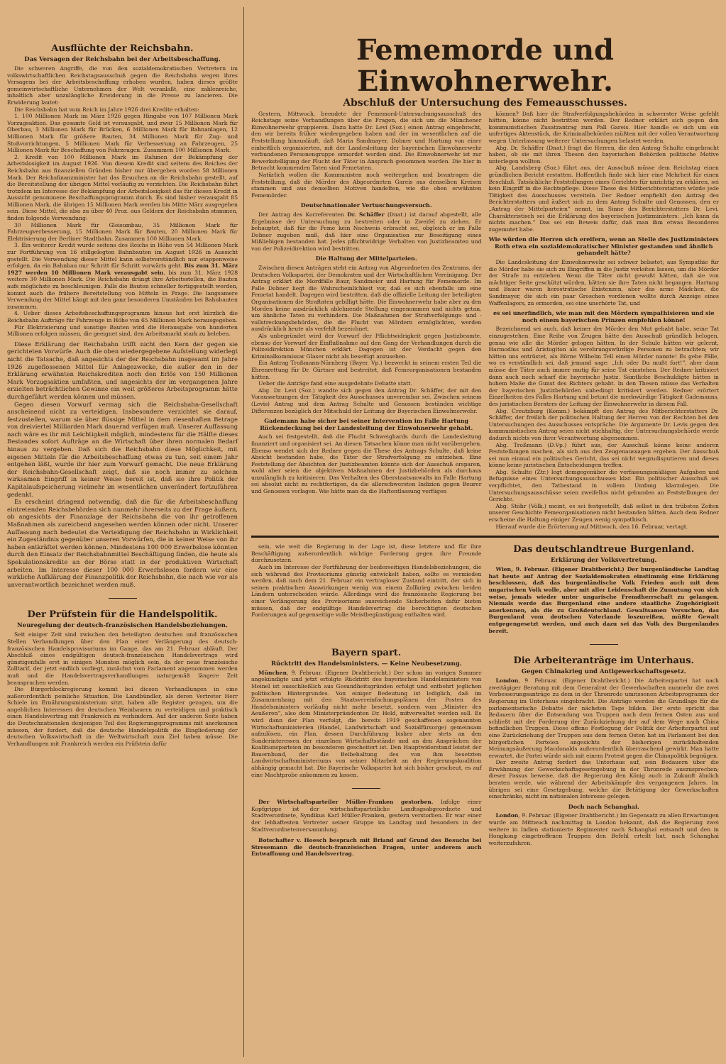Ausflüchte der Reichsbahn.
Das Versagen der Reichsbahn bei der Arbeitsbeschaffung.
Die schweren Angriffe, die von den sozialdemokratischen Vertretern im volkswirtschaftlichen Reichstagsausschuß gegen die Reichsbahn wegen ihres Versagens bei der Arbeitsbeschaffung erhoben wurden, haben dieses größte gemeinwirtschaftliche Unternehmen der Welt veranlaßt, eine zahlenreiche, inhaltlich aber unzulängliche Erwiderung in die Presse zu lancieren. Die Erwiderung lautet:
Die Reichsbahn hat vom Reich im Jahre 1926 drei Kredite erhalten:
1. 100 Millionen Mark im März 1926 gegen Hingabe von 107 Millionen Mark Vorzugsaktien. Das gesamte Geld ist verausgabt, und zwar 15 Millionen Mark für Oberbau, 3 Millionen Mark für Brücken, 6 Millionen Mark für Bahnanlagen, 12 Millionen Mark für größere Bauten, 34 Millionen Mark für Zug- und Stoßvorrichtungen, 5 Millionen Mark für Verbesserung an Fahrzeugen, 25 Millionen Mark für Beschaffung von Fahrzeugen. Zusammen 100 Millionen Mark.
2. Kredit von 100 Millionen Mark im Rahmen der Bekämpfung der Arbeitslosigkeit im August 1926. Von diesem Kredit sind seitens des Reiches der Reichsbahn aus finanziellen Gründen bisher nur übergeben worden 58 Millionen Mark. Der Reichsfinanzminister hat das Ersuchen an die Reichsbahn gestellt, auf die Bereitstellung der übrigen Mittel vorläufig zu verzichten. Die Reichsbahn führt trotzdem im Interesse der Bekämpfung der Arbeitslosigkeit das für diesen Kredit in Aussicht genommene Beschaffungsprogramm durch. Es sind bisher verausgabt 85 Millionen Mark, die übrigen 15 Millionen Mark werden bis Mitte März ausgegeben sein. Diese Mittel, die also zu über 40 Proz. aus Geldern der Reichsbahn stammen, finden folgende Verwendung:
30 Millionen Mark für Gleisumbau, 35 Millionen Mark für Fahrzeugverbesserung, 15 Millionen Mark für Bauten, 20 Millionen Mark für Elektrisierung der Berliner Stadtbahn. Zusammen 100 Millionen Mark.
3. Ein weiterer Kredit wurde seitens des Reichs in Höhe von 54 Millionen Mark zur Fortführung von 16 stillgelegten Bahnbauten im August 1926 in Aussicht gestellt. Die Verwendung dieser Mittel kann selbstverständlich nur etappenweise erfolgen, da ein Bahnbau nur Schritt für Schritt vorwärts geht. Bis zum 31. März 1927 werden 10 Millionen Mark verausgabt sein, bis zum 31. März 1928 weitere 30 Millionen Mark. Die Reichsbahn drängt ihre Arbeitsstellen, die Bauten aufs möglichste zu beschleunigen. Falls die Bauten schneller fertiggestellt werden, kommt auch die frühere Bereitstellung von Mitteln in Frage. Die langsamere Verwendung der Mittel hängt mit den ganz besonderen Umständen bei Bahnbauten zusammen.
4. Ueber dieses Arbeitsbeschaffungsprogramm hinaus hat erst kürzlich die Reichsbahn Aufträge für Fahrzeuge in Höhe von 65 Millionen Mark herausgegeben.
Für Elektrisierung und sonstige Bauten wird die Herausgabe von hunderten Millionen erfolgen müssen, die geeignet sind, den Arbeitsmarkt stark zu beleben.
Diese Erklärung der Reichsbahn trifft nicht den Kern der gegen sie gerichteten Vorwürfe. Auch die oben wiedergegebene Aufstellung widerlegt nicht die Tatsache, daß angesichts der der Reichsbahn insgesamt im Jahre 1926 zugeflossenen Mittel für Anlagezwecke, die außer den in der Erklärung erwähnten Reichskrediten noch den Erlös von 150 Millionen Mark Vorzugsaktien umfaßten, und angesichts der im vergangenen Jahre erzielten beträchtlichen Gewinne ein weit größeres Arbeitsprogramm hätte durchgeführt werden können und müssen.
Gegen diesen Vorwurf vermag sich die Reichsbahn-Gesellschaft anscheinend nicht zu verteidigen. Insbesondere verzichtet sie darauf, festzustellen, warum sie über flüssige Mittel in dem riesenhaften Betrage von dreiviertel Milliarden Mark dauernd verfügen muß. Unserer Auffassung nach wäre es ihr mit Leichtigkeit möglich, mindestens für die Hälfte dieses Bestandes sofort Aufträge an die Wirtschaft über ihren normalen Bedarf hinaus zu vergeben. Daß sich die Reichsbahn diese Möglichkeit, mit eigenen Mitteln für die Arbeitsbeschaffung etwas zu tun, seit einem Jahr entgehen läßt, wurde ihr hier zum Vorwurf gemacht. Die neue Erklärung der Reichsbahn-Gesellschaft zeigt, daß sie noch immer zu solchem wirksamen Eingriff in keiner Weise bereit ist, daß sie ihre Politik der Kapitalaufspeicherung vielmehr im wesentlichen unverändert fortzuführen gedenkt.
Es erscheint dringend notwendig, daß die für die Arbeitsbeschaffung eintretenden Reichsbehörden sich nunmehr ihrerseits zu der Frage äußern, ob angesichts der Finanzlage der Reichsbahn die von ihr getroffenen Maßnahmen als zureichend angesehen werden können oder nicht. Unserer Auffassung nach bedeutet die Verteidigung der Reichsbahn in Wirklichkeit ein Zugeständnis gegenüber unseren Vorwürfen, die in keiner Weise von ihr haben entkräftet werden können. Mindestens 100 000 Erwerbslose könnten durch den Einsatz der Reichsbahnmittel Beschäftigung finden, die heute als Spekulationskredite an der Börse statt in der produktiven Wirtschaft arbeiten. Im Interesse dieser 100 000 Erwerbslosen fordern wir eine wirkliche Aufklärung der Finanzpolitik der Reichsbahn, die nach wie vor als unverantwortlich bezeichnet werden muß.
Der Prüfstein für die Handelspolitik.
Neuregelung der deutsch-französischen Handelsbeziehungen.
Seit einiger Zeit sind zwischen den beteiligten deutschen und französischen Stellen Verhandlungen über den Plan einer Verlängerung des deutsch-französischen Handelsprovisoriums im Gange, das am 21. Februar abläuft. Der Abschluß eines endgültigen deutsch-französischen Handelsvertrags wird günstigenfalls erst in einigen Monaten möglich sein, da der neue französische Zolltarif, der jetzt endlich vorliegt, zunächst vom Parlament angenommen werden muß und die Handelsvertragsverhandlungen naturgemäß längere Zeit beanspruchen werden.
Die Bürgerblockregierung kommt bei diesen Verhandlungen in eine außerordentlich peinliche Situation. Die Landbündler, als deren Vertreter Herr Schiele im Ernährungsministerium sitzt, haben alle Register gezogen, um die angeblichen Interessen der deutschen Weinbauern zu verteidigen und praktisch einen Handelsvertrag mit Frankreich zu verhindern. Auf der anderen Seite haben die Deutschnationalen denjenigen Teil des Regierungsprogramms mit anerkennen müssen, der fordert, daß die deutsche Handelspolitik die Eingliederung der deutschen Volkswirtschaft in die Weltwirtschaft zum Ziel haben müsse. Die Verhandlungen mit Frankreich werden ein Prüfstein dafür
Fememorde und Einwohnerwehr.
Abschluß der Untersuchung des Femeausschusses.
Gestern, Mittwoch, beendete der Fememord-Untersuchungsausschuß des Reichstags seine Verhandlungen über die Fragen, die sich um die Münchener Einwohnerwehr gruppieren. Dazu hatte Dr. Levi (Soz.) einen Antrag eingebracht, den wir bereits früher wiedergegeben haben und der im wesentlichen auf die Feststellung hinausläuft, daß Maria Sandmayer, Dobner und Hartung von einer einheitlich organisierten, mit der Landesleitung der bayerischen Einwohnerwehr verbundenen Personengruppe ermordet worden sind. Die Einwohnerwehr ist zur Bewerkstelligung der Flucht der Täter in Anspruch genommen worden. Die hier in Betracht kommenden Taten sind Femetaten.
Natürlich wollen die Kommunisten noch weitergehen und beantragen die Feststellung, daß die Mörder des Abgeordneten Gareis aus denselben Kreisen stammen und aus denselben Motiven handelten, wie die oben erwähnten Fememörder.
Deutschnationaler Vertuschungsversuch.
Der Antrag des Korreferenten Dr. Schäffer (Dnat.) ist darauf abgestellt, alle Ergebnisse der Untersuchung zu bestreiten oder in Zweifel zu ziehen. Er behauptet, daß für die Feme kein Nachweis erbracht sei, obgleich er im Falle Dobner zugeben muß, daß hier eine Organisation zur Beseitigung eines Mißliebigen bestanden hat. Jedes pflichtwidrige Verhalten von Justizbeamten und von der Polizeidirektion wird bestritten.
Die Haltung der Mittelparteien.
Zwischen diesen Anträgen steht ein Antrag von Abgeordneten des Zentrums, der Deutschen Volkspartei, der Demokraten und der Wirtschaftlichen Vereinigung. Der Antrag erklärt die Mordfälle Baur, Sandmeier und Hartung für Fememorde. Im Falle Dobner liegt die Wahrscheinlichkeit vor, daß es sich ebenfalls um eine Femetat handelt. Dagegen wird bestritten, daß die offizielle Leitung der beteiligten Organisationen die Straftaten gebilligt hätte. Die Einwohnerwehr habe aber zu den Morden keine ausdrücklich ablehnende Stellung eingenommen und nichts getan, um ähnliche Taten zu verhindern. Die Maßnahmen der Strafverfolgungs- und -vollstreckungsbehörden, die die Flucht von Mördern ermöglichten, werden ausdrücklich heute als verfehlt bezeichnet.
Als unbegründet wird der Vorwurf der Pflichtwidrigkeit gegen Justizbeamte, ebenso der Vorwurf der Einflußnahme auf den Gang der Verhandlungen durch die Polizeidirektion München erklärt. Dagegen ist der Verdacht gegen den Kriminalkommissar Glaser nicht als beseitigt anzusehen.
Ein Antrag Troßmann-Nürnberg (Bayer. Vp.) bezweckt in seinem ersten Teil die Ehrenrettung für Dr. Gürtner und bestreitet, daß Femeorganisationen bestanden hätten.
Ueber die Anträge fand eine ausgedehnte Debatte statt.
Abg. Dr. Levi (Soz.) wandte sich gegen den Antrag Dr. Schäffer, der mit den Voraussetzungen der Tätigkeit des Ausschusses unvereinbar sei. Zwischen seinem (Levis) Antrag und dem Antrag Schulte und Genossen beständen wichtige Differenzen bezüglich der Mitschuld der Leitung der Bayerischen Einwohnerwehr.
Gademann habe sicher bei seiner Intervention im Falle Hartung Rückendeckung bei der Landesleitung der Einwohnerwehr gehabt.
Auch sei festgestellt, daß die Flucht Schweighards durch die Landesleitung finanziert und organisiert sei. An diesen Tatsachen könne man nicht vorübergehen. Ebenso wendet sich der Redner gegen die These des Antrags Schulte, daß keine Absicht bestanden habe, die Täter der Strafverfolgung zu entziehen. Eine Feststellung der Absichten der Justizbeamten könnte sich der Ausschuß ersparen, wohl aber seien die objektiven Maßnahmen der Justizbehörden als durchaus unzulänglich zu kritisieren. Das Verhalten des Oberstaatsanwalts im Falle Hartung sei absolut nicht zu rechtfertigen, da die allerschwersten Indizien gegen Beurer und Genossen vorlagen. Wie hätte man da die Haftentlassung verfügen
können? Daß hier die Strafverfolgungsbehörden in schwerster Weise gefehlt hätten, könne nicht bestritten werden. Der Redner erklärt sich gegen den kommunistischen Zusatzantrag zum Fall Gareis. Hier handle es sich um ein unfertiges Aktenstück, die Kriminalbehörden müßten mit der vollen Verantwortung wegen Unterlassung weiterer Untersuchungen belastet werden.
Abg. Dr. Schäffer (Dnat.) fragt die Herren, die den Antrag Schulte eingebracht haben, ob sie mit ihren Thesen den bayerischen Behörden politische Motive unterlegen wollten.
Abg. Landsberg (Soz.) führt aus, der Ausschuß müsse dem Reichstag einen gründlichen Bericht erstatten. Hoffentlich finde sich hier eine Mehrheit für einen Beschluß. Tatsächliche Feststellungen eines Gerichtes für unrichtig zu erklären, sei kein Eingriff in die Rechtspflege. Diese These des Mitberichterstatters würde jede Tätigkeit des Ausschusses vereiteln. Der Redner empfiehlt den Antrag des Berichterstatters und äußert sich zu dem Antrag Schulte und Genossen, den er „Antrag der Mittelparteien“ nennt, im Sinne des Berichterstatters Dr. Levi. Charakteristisch sei die Erklärung des bayerischen Justizministers: „Ich kann da nichts machen.“ Das sei ein Beweis dafür, daß man ihm etwas Besonderes zugemutet habe.
Wie würden die Herren sich ereifern, wenn an Stelle des Justizministers Roth etwa ein sozialdemokratischer Minister gestanden und ähnlich gehandelt hätte?
Die Landesleitung der Einwohnerwehr sei schwer belastet; aus Sympathie für die Mörder habe sie sich zu Eingriffen in die Justiz verleiten lassen, um die Mörder der Strafe zu entziehen. Wenn die Täter nicht gewußt hätten, daß sie von mächtiger Seite geschützt würden, hätten sie ihre Taten nicht begangen. Hartung und Bauer waren herostratische Existenzen, aber das arme Mädchen, die Sandmayer, die sich ein paar Groschen verdienen wollte durch Anzeige eines Waffenlagers, zu ermorden, sei eine unerhörte Tat, und
es sei unerfindlich, wie man mit den Mördern sympathisieren und sie noch einem bayerischen Prinzen empfehlen könne!
Bezeichnend sei auch, daß keiner der Mörder den Mut gehabt habe, seine Tat einzugestehen. Eine Reihe von Zeugen hätte den Ausschuß gründlich belogen, genau wie alle die Mörder gelogen hätten. In der Schule hätten wir gelernt, Harmodius und Aristogiton als verehrungswürdige Personen zu betrachten; wir hätten uns entrüstet, als Börne Wilhelm Tell einen Mörder nannte! Es gebe Fälle, wo es verständlich sei, daß jemand sage: „Ich oder Du mußt fort!“, aber dann müsse der Täter auch immer mutig für seine Tat einstehen. Der Redner kritisiert dann auch noch scharf die bayerische Justiz. Sämtliche Beschuldigte hätten in hohem Maße die Gunst des Richters gehabt. In den Thesen müsse das Verhalten der bayerischen Justizbehörden unbedingt kritisiert werden. Redner erörtert Einzelheiten des Falles Hartung und betont die merkwürdige Tätigkeit Gademanns, des juristischen Beraters der Leitung der Einwohnerwehr in diesem Fall.
Abg. Creutzburg (Komm.) bekämpft den Antrag des Mitberichterstatters Dr. Schäffer, der freilich der politischen Haltung der Herren von der Rechten bei den Untersuchungen des Ausschusses entspräche. Die Argumente Dr. Levis gegen den kommunistischen Antrag seien nicht stichhaltig, der Untersuchungsbehörde werde dadurch nichts von ihrer Verantwortung abgenommen.
Abg. Troßmann (D.Vp.) führt aus, der Ausschuß könne keine anderen Feststellungen machen, als sich aus den Zeugenaussagen ergeben. Der Ausschuß sei nun einmal ein politisches Gericht, das sei nicht wegzudisputieren und dieses könne keine juristischen Entscheidungen treffen.
Abg. Schulte (Ztr.) legt demgegenüber die verfassungsmäßigen Aufgaben und Befugnisse eines Untersuchungsausschusses klar. Ein politischer Ausschuß sei verpflichtet, den Tatbestand in vollem Umfang klarzulegen. Die Untersuchungsausschüsse seien zweifellos nicht gebunden an Feststellungen der Gerichte.
Abg. Stöhr (Völk.) meint, es sei festgestellt, daß selbst in den trübsten Zeiten unserer Geschichte Femeorganisationen nicht bestanden hätten. Auch dem Redner erscheine die Haltung einiger Zeugen wenig sympathisch.
Hierauf wurde die Erörterung auf Mittwoch, den 16. Februar, vertagt.
sein, wie weit die Regierung in der Lage ist, diese letztere und für ihre Beschäftigung außerordentlich wichtige Forderung gegen ihre Freunde durchzusetzen.
Auch im Interesse der Fortführung der beiderseitigen Handelsbeziehungen, die sich während des Provisoriums günstig entwickelt haben, sollte es vermieden werden, daß nach dem 21. Februar ein vertragloser Zustand eintritt, der sich in seinen praktischen Auswirkungen wenig von einem Zollkrieg zwischen beiden Ländern unterscheiden würde. Allerdings wird die französische Regierung bei einer Verlängerung des Provisoriums ausreichende Sicherheiten dafür bieten müssen, daß der endgültige Handelsvertrag die berechtigten deutschen Forderungen auf gegenseitige volle Meistbegünstigung enthalten wird.
Bayern spart.
Rücktritt des Handelsministers. — Keine Neubesetzung.
München, 9. Februar. (Eigener Drahtbericht.) Der schon im vorigen Sommer angekündigte und jetzt erfolgte Rücktritt des bayerischen Handelsministers von Meinel ist ausschließlich aus Gesundheitsgründen erfolgt und entbehrt jeglichen politischen Hintergrundes. Von einiger Bedeutung ist lediglich, daß im Zusammenhang mit den Staatsvereinfachungsplänen der Posten des Handelsministers vorläufig nicht mehr besetzt, sondern vom „Minister des Aeußeren“, also dem Ministerpräsidenten Dr. Held, mitverwaltet werden soll. Es wird dann der Plan verfolgt, die bereits 1919 geschaffenen sogenannten Wirtschaftsministerien (Handel, Landwirtschaft und Sozialfürsorge) gemeinsam aufzulösen, ein Plan, dessen Durchführung bisher aber stets an den Sonderinteressen der einzelnen Wirtschaftsstände und an den Ansprüchen der Koalitionsparteien im besonderen gescheitert ist. Den Hauptwiderstand leistet der Bauernbund, der die Beibehaltung des von ihm besetzten Landwirtschaftsministeriums von seiner Mitarbeit an der Regierungskoalition abhängig gemacht hat. Die Bayerische Volkspartei hat sich bisher gescheut, es auf eine Machtprobe ankommen zu lassen.
Der Wirtschaftsparteiler Müller-Franken gestorben. Infolge einer Kopfgrippe ist der wirtschaftsparteiliche Landtagsabgeordnete und Stadtverordnete, Syndikus Karl Müller-Franken, gestern verstorben. Er war einer der lebhaftesten Vertreter seiner Gruppe im Landtag und besonders in der Stadtverordnetenversammlung.
Botschafter v. Hoesch besprach mit Briand auf Grund des Besuchs bei Stresemann die deutsch-französischen Fragen, unter anderem auch Entwaffnung und Handelsvertrag.
Das deutschlandtreue Burgenland.
Erklärung der Volksvertretung.
Wien, 9. Februar. (Eigener Drahtbericht.) Der burgenländische Landtag hat heute auf Antrag der Sozialdemokraten einstimmig eine Erklärung beschlossen, daß das burgenländische Volk Frieden auch mit dem ungarischen Volk wolle, aber mit aller Leidenschaft die Zumutung von sich weise, jemals wieder unter ungarische Fremdherrschaft zu gelangen. Niemals werde das Burgenland eine andere staatliche Zugehörigkeit anerkennen, als die zu Großdeutschland. Gewaltsamen Versuchen, das Burgenland vom deutschen Vaterlande loszureißen, müßte Gewalt entgegengesetzt werden, und auch dazu sei das Volk des Burgenlandes bereit.
Die Arbeiteranträge im Unterhaus.
Gegen Chinakrieg und Antigewerkschaftsgesetz.
London, 9. Februar. (Eigener Drahtbericht.) Die Arbeiterpartei hat nach zweitägiger Beratung mit dem Generalrat der Gewerkschaften nunmehr die zwei Verbesserungsanträge zu dem in der Thronrede umrissenen Arbeitsprogramm der Regierung im Unterhaus eingebracht. Die Anträge werden die Grundlage für die parlamentarische Debatte der nächsten Tage bilden. Der erste spricht das Bedauern über die Entsendung von Truppen nach dem fernen Osten aus und schließt mit der Forderung der Zurückziehung der auf dem Wege nach China befindlichen Truppen. Diese offene Festlegung der Politik der Arbeiterpartei auf eine Zurückziehung der Truppen aus dem fernen Osten hat im Parlament bei den bürgerlichen Parteien angesichts der bisherigen zurückhaltenden Meinungsäußerung Macdonalds außerordentlich überraschend gewirkt. Man hatte erwartet, die Partei würde sich mit einem Protest gegen die Chinapolitik begnügen.
Der zweite Antrag fordert das Unterhaus auf, sein Bedauern über die Erwähnung der Gewerkschaftsgesetzgebung in der Thronrede auszusprechen; dieser Passus beweise, daß die Regierung den König auch in Zukunft ähnlich beraten werde, wie während der Arbeitskämpfe des vergangenen Jahres. Im übrigen sei eine Gesetzgebung, welche die Betätigung der Gewerkschaften einschränke, nicht im nationalen Interesse gelegen.
Doch nach Schanghai.
London, 9. Februar. (Eigener Drahtbericht.) Im Gegensatz zu allen Erwartungen wurde am Mittwoch nachmittag in London bekannt, daß die Regierung zwei weitere in Indien stationierte Regimenter nach Schanghai entsandt und den in Hongkong eingetroffenen Truppen den Befehl erteilt hat, nach Schanghai weiterzufahren.